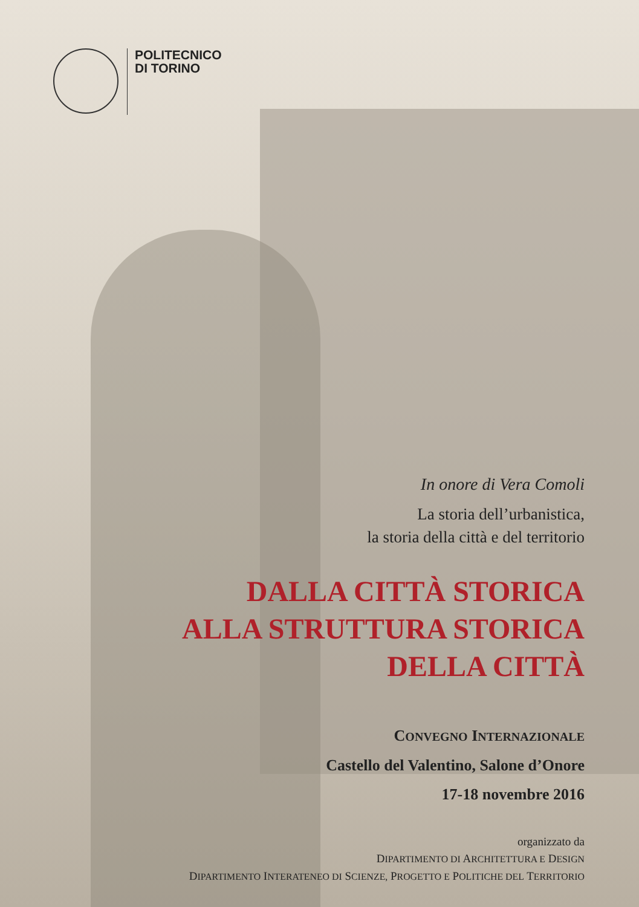POLITECNICO
DI TORINO
In onore di Vera Comoli
La storia dell’urbanistica,
la storia della città e del territorio
DALLA CITTÀ STORICA
ALLA STRUTTURA STORICA
DELLA CITTÀ
CONVEGNO INTERNAZIONALE
Castello del Valentino, Salone d’Onore
17-18 novembre 2016
organizzato da
DIPARTIMENTO DI ARCHITETTURA E DESIGN
DIPARTIMENTO INTERATENEO DI SCIENZE, PROGETTO E POLITICHE DEL TERRITORIO